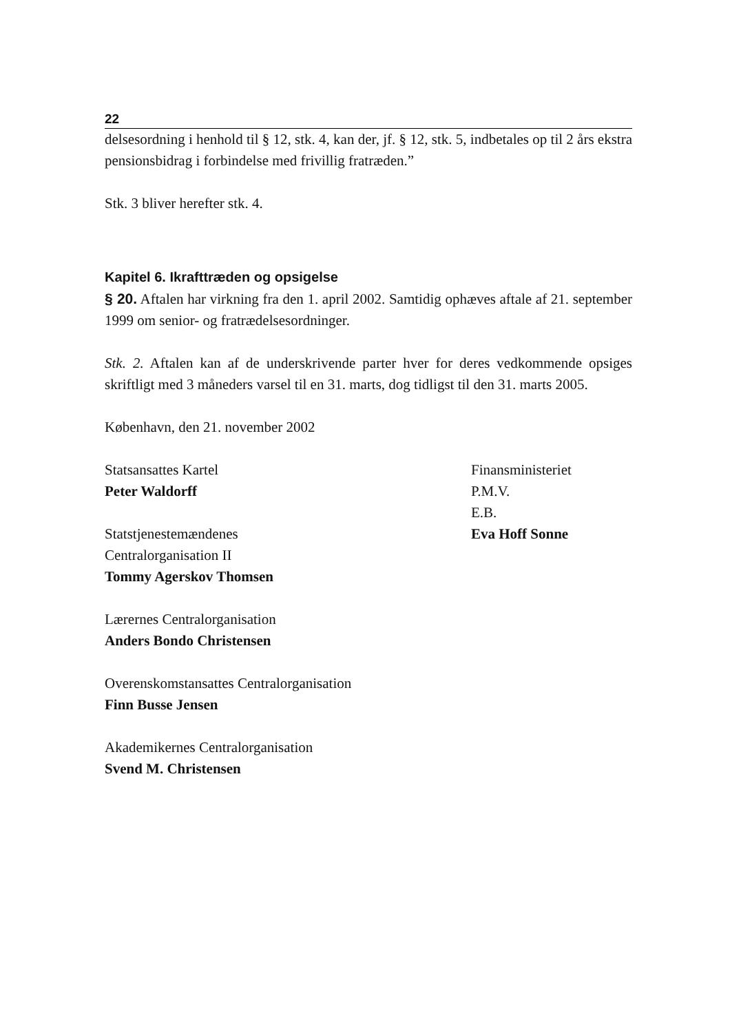22
delsesordning i henhold til § 12, stk. 4, kan der, jf. § 12, stk. 5, indbetales op til 2 års ekstra pensionsbidrag i forbindelse med frivillig fratræden.”
Stk. 3 bliver herefter stk. 4.
Kapitel 6. Ikrafttræden og opsigelse
§ 20. Aftalen har virkning fra den 1. april 2002. Samtidig ophæves aftale af 21. september 1999 om senior- og fratrædelsesordninger.
Stk. 2. Aftalen kan af de underskrivende parter hver for deres vedkommende opsiges skriftligt med 3 måneders varsel til en 31. marts, dog tidligst til den 31. marts 2005.
København, den 21. november 2002
Statsansattes Kartel
Peter Waldorff
Statstjenestemændenes
Centralorganisation II
Tommy Agerskov Thomsen
Lærernes Centralorganisation
Anders Bondo Christensen
Overenskomstansattes Centralorganisation
Finn Busse Jensen
Akademikernes Centralorganisation
Svend M. Christensen
Finansministeriet
P.M.V.
E.B.
Eva Hoff Sonne